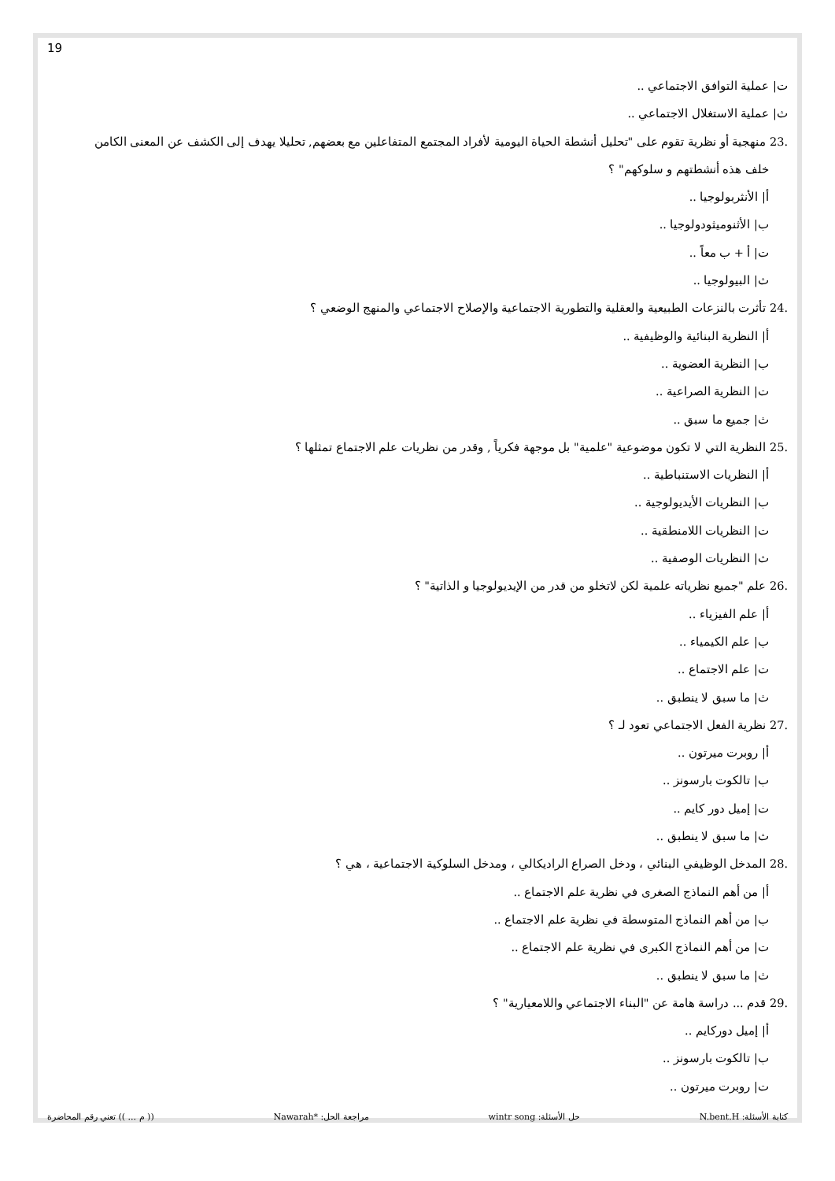19
ت| عملية التوافق الاجتماعي ..
ث| عملية الاستغلال الاجتماعي ..
.23 منهجية أو نظرية تقوم على "تحليل أنشطة الحياة اليومية لأفراد المجتمع المتفاعلين مع بعضهم, تحليلا يهدف إلى الكشف عن المعنى الكامن
خلف هذه أنشطتهم و سلوكهم" ؟
أ| الأنثربولوجيا ..
ب| الأثنوميثودولوجيا ..
ت| أ + ب معاً ..
ث| البيولوجيا ..
.24 تأثرت بالنزعات الطبيعية والعقلية والتطورية الاجتماعية والإصلاح الاجتماعي والمنهج الوضعي ؟
أ| النظرية البنائية والوظيفية ..
ب| النظرية العضوية ..
ت| النظرية الصراعية ..
ث| جميع ما سبق ..
.25 النظرية التي لا تكون موضوعية "علمية" بل موجهة فكرياً , وقدر من نظريات علم الاجتماع تمثلها ؟
أ| النظريات الاستنباطية ..
ب| النظريات الأيديولوجية ..
ت| النظريات اللامنطقية ..
ث| النظريات الوصفية ..
.26 علم "جميع نظرياته علمية لكن لاتخلو من قدر من الإيديولوجيا و الذاتية" ؟
أ| علم الفيزياء ..
ب| علم الكيمياء ..
ت| علم الاجتماع ..
ث| ما سبق لا ينطبق ..
.27 نظرية الفعل الاجتماعي تعود لـ ؟
أ| روبرت ميرتون ..
ب| تالكوت بارسونز ..
ت| إميل دور كايم ..
ث| ما سبق لا ينطبق ..
.28 المدخل الوظيفي البنائي ، ودخل الصراع الراديكالي ، ومدخل السلوكية الاجتماعية ، هي ؟
أ| من أهم النماذج الصغرى في نظرية علم الاجتماع ..
ب| من أهم النماذج المتوسطة في نظرية علم الاجتماع ..
ت| من أهم النماذج الكبرى في نظرية علم الاجتماع ..
ث| ما سبق لا ينطبق ..
.29 قدم ... دراسة هامة عن "البناء الاجتماعي واللامعيارية" ؟
أ| إميل دوركايم ..
ب| تالكوت بارسونز ..
ت| روبرت ميرتون ..
كتابة الأسئلة: N.bent.H حل الأسئلة: wintr song مراجعة الحل: *Nawarah (( م ... )) تعني رقم المحاضرة